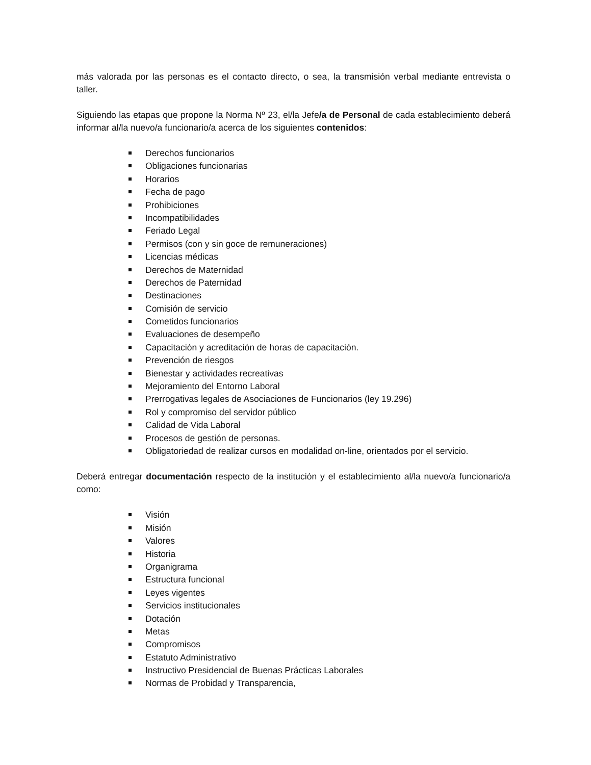más valorada por las personas es el contacto directo, o sea, la transmisión verbal mediante entrevista o taller.
Siguiendo las etapas que propone la Norma Nº 23, el/la Jefe/a de Personal de cada establecimiento deberá informar al/la nuevo/a funcionario/a acerca de los siguientes contenidos:
Derechos funcionarios
Obligaciones funcionarias
Horarios
Fecha de pago
Prohibiciones
Incompatibilidades
Feriado Legal
Permisos (con y sin goce de remuneraciones)
Licencias médicas
Derechos de Maternidad
Derechos de Paternidad
Destinaciones
Comisión de servicio
Cometidos funcionarios
Evaluaciones de desempeño
Capacitación y acreditación de horas de capacitación.
Prevención de riesgos
Bienestar y actividades recreativas
Mejoramiento del Entorno Laboral
Prerrogativas legales de Asociaciones de Funcionarios (ley 19.296)
Rol y compromiso del servidor público
Calidad de Vida Laboral
Procesos de gestión de personas.
Obligatoriedad de realizar cursos en modalidad on-line, orientados por el servicio.
Deberá entregar documentación respecto de la institución y el establecimiento al/la nuevo/a funcionario/a como:
Visión
Misión
Valores
Historia
Organigrama
Estructura funcional
Leyes vigentes
Servicios institucionales
Dotación
Metas
Compromisos
Estatuto Administrativo
Instructivo Presidencial de Buenas Prácticas Laborales
Normas de Probidad y Transparencia,